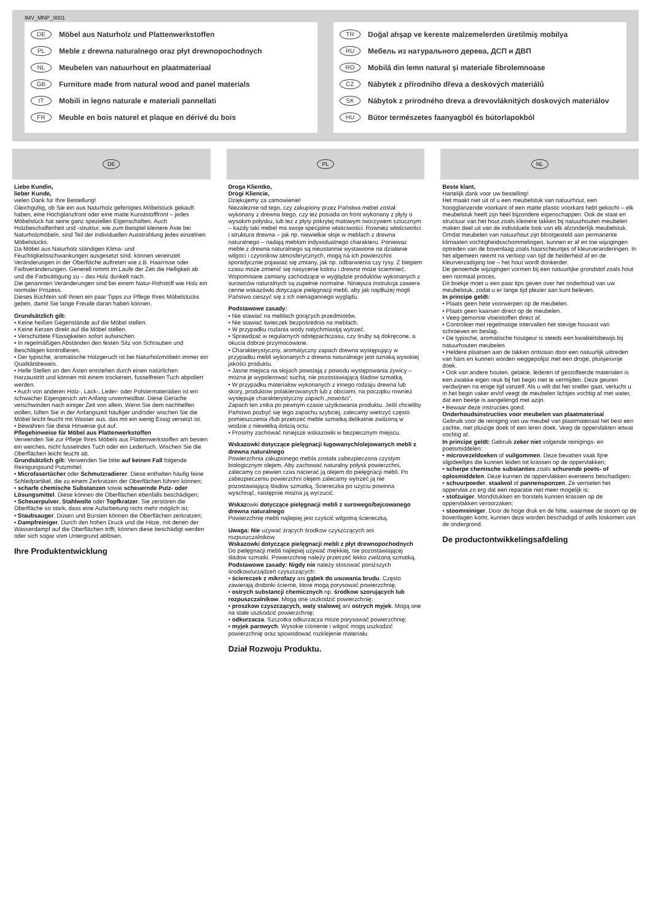IMV_MNP_0001
DE Möbel aus Naturholz und Plattenwerkstoffen
PL Meble z drewna naturalnego oraz płyt drewnopochodnych
NL Meubelen van natuurhout en plaatmateriaal
GB Furniture made from natural wood and panel materials
IT Mobili in legno naturale e materiali pannellati
FR Meuble en bois naturel et plaque en dérivé du bois
TR Doğal ahşap ve kereste malzemelerden üretilmiş mobilya
RU Мебель из натурального дерева, ДСП и ДВП
RO Mobilă din lemn natural şi materiale fibrolemnoase
CZ Nábytek z přírodního dřeva a deskových materiálů
SK Nábytok z prírodného dreva a drevovláknitých doskových materiálov
HU Bútor természetes faanyagból és bútorlapokból
DE
Liebe Kundin,
lieber Kunde,
vielen Dank für Ihre Bestellung!
Gleichgültig, ob Sie ein aus Naturholz gefertigtes Möbelstück gekauft haben, eine Hochglanzfront oder eine matte Kunststofffront – jedes Möbelstück hat seine ganz speziellen Eigenschaften. Auch Holzbeschaffenheit und -struktur, wie zum Beispiel kleinere Äste bei Naturholzmöbeln, sind Teil der individuellen Ausstrahlung jedes einzelnen Möbelstücks.
Da Möbel aus Naturholz ständigen Klima- und Feuchtigkeitsschwankungen ausgesetzt sind, können vereinzelt Veränderungen in der Oberfläche auftreten wie z.B. Haarrisse oder Farbveränderungen. Generell nimmt im Laufe der Zeit die Helligkeit ab und die Farbsättigung zu – das Holz dunkelt nach.
Die genannten Veränderungen sind bei einem Natur-Rohstoff wie Holz ein normaler Prozess.
Dieses Büchlein soll Ihnen ein paar Tipps zur Pflege Ihres Möbelstücks geben, damit Sie lange Freude daran haben können.
Grundsätzlich gilt:
• Keine heißen Gegenstände auf die Möbel stellen.
• Keine Kerzen direkt auf die Möbel stellen.
• Verschüttete Flüssigkeiten sofort aufwischen.
• In regelmäßigen Abständen den festen Sitz von Schrauben und Beschlägen kontrollieren.
• Der typische, aromatische Holzgeruch ist bei Naturholzmöbeln immer ein Qualitätsbeweis.
• Helle Stellen an den Ästen entstehen durch einen natürlichen Harzaustritt und können mit einem trockenen, fusselfreien Tuch abpoliert werden.
• Auch von anderen Holz-, Lack-, Leder- oder Polstermaterialien ist ein schwacher Eigengeruch am Anfang unvermeidbar. Diese Gerüche verschwinden nach einiger Zeit von allein. Wenn Sie dem nachhelfen wollen, lüften Sie in der Anfangszeit häufiger und/oder wischen Sie die Möbel leicht feucht mit Wasser aus, das mit ein wenig Essig versetzt ist.
• Bewahren Sie diese Hinweise gut auf.
Pflegehinweise für Möbel aus Plattenwerkstoffen
Verwenden Sie zur Pflege Ihres Möbels aus Plattenwerkstoffen am besten ein weiches, nicht fusselndes Tuch oder ein Ledertuch. Wischen Sie die Oberflächen leicht feucht ab.
Grundsätzlich gilt: Verwenden Sie bitte auf keinen Fall folgende Reinigungsund Putzmittel:
• Microfasertücher oder Schmutzradierer. Diese enthalten häufig feine Schleifpartikel, die zu einem Zerkratzen der Oberflächen führen können;
• scharfe chemische Substanzen sowie scheuernde Putz- oder Lösungsmittel. Diese können die Oberflächen ebenfalls beschädigen;
• Scheuerpulver, Stahlwolle oder Topfkratzer. Sie zerstören die Oberfläche so stark, dass eine Aufarbeitung nicht mehr möglich ist;
• Staubsauger. Düsen und Bürsten können die Oberflächen zerkratzen;
• Dampfreiniger. Durch den hohen Druck und die Hitze, mit denen der Wasserdampf auf die Oberflächen trifft, können diese beschädigt werden oder sich sogar vom Untergrund ablösen.
Ihre Produktentwicklung
PL
Droga Klientko,
Drogi Kliencie,
Dziękujemy za zamowienie!
Niezależnie od tego, czy zakupiony przez Państwa mebel został wykonany z drewna litego, czy też posiada on front wykonany z płyty o wysokim połysku, lub też z płyty pokrytej matowym tworzywem sztucznym – każdy taki mebel ma swoje specjalne właściwości. Rownież właściwości i struktura drewna – jak np. niewielkie słoje w meblach z drewna naturalnego – nadają meblom indywidualnego charakteru. Ponieważ meble z drewna naturalnego są nieustannie wystawione na działanie wilgoci i czynnikow atmosferycznych, mogą na ich powierzchni sporadycznie pojawiać się zmiany, jak np. odbarwienia czy rysy. Z biegiem czasu może zmienić się nasycenie koloru i drewno może ściemnieć.
Wspomniane zamiany zachodzące w wyglądzie produktów wykonanych z surowców naturalnych są zupełnie normalne. Niniejsza instrukcja zawiera cenne wskazówki dotyczące pielęgnacji mebli, aby jak najdłużej mogli Państwo cieszyć się z ich nienagannego wyglądu.
Podstawowe zasady:
• Nie stawiać na meblach gorących przedmiotów.
• Nie stawiać świeczek bezpośrednio na meblach.
• W przypadku rozlania wody natychmiastją wytrzeć.
• Sprawdzać w regularnych odstępachczasu, czy śruby są dokręcone, a okucia dobrze przymocowane.
• Charakterystyczny, aromatyczny zapach drewna występujący w przypadku mebli wykonanych z drewna naturalnego jest oznaką wysokiej jakości produktu.
• Jasne miejsca na słojach powstają z powodu występowania żywicy – można je wypolerować suchą, nie pozostawiającą śladow szmatką.
• W przypadku materiałow wykonanych z innego rodzaju drewna lub skory, produktow polakierowanych lub z obiciami, na początku rownież występuje charakterystyczny zapach „nowości”.
Zapach ten znika po pewnym czasie użytkowania produktu. Jeśli chcieliby Państwo pozbyć się tego zapachu szybciej, zalecamy wietrzyć często pomieszczenia i/lub przetrzeć meble szmatką delikatnie zwilżoną w wodzie z niewielką ilością octu.
• Prosimy zachować niniejsze wskazowki w bezpiecznym miejscu.
Wskazowki dotyczące pielęgnacji ługowanych/olejowanych mebli z drewna naturalnego
Powierzchnia zakupionego mebla została zabezpieczona czystym biologicznym olejem. Aby zachować naturalny połysk powierzchni, zalecamy co pewien czas nacierać ją olejem do pielęgnacji mebli. Po zabezpieczeniu powierzchni olejem zalecamy wytrzeć ją nie pozostawiającą śladow szmatką. Ściereczka po użyciu powinna wyschnąć, następnie można ją wyrzucić.
Wskazowki dotyczące pielęgnacji mebli z surowego/bejcowanego drewna naturalnego
Powierzchnię mebli najlepiej jest czyścić wilgotną ściereczką.
Uwaga: Nie używać żrących środkow czyszczących ani rozpuszczalnikow.
Wskazowki dotyczące pielęgnacji mebli z płyt drewnopochodnych
Do pielęgnacji mebli najlepiej używać miękkiej, nie pozostawiającej śladow szmatki. Powierzchnię należy przetrzeć lekko zwilżoną szmatką.
Podstawowe zasady: Nigdy nie należy stosować poniższych środkow/urządzeń czyszczących:
• ściereczek z mikrofazy ani gąbek do usuwania brudu. Często zawierają drobinki ścierne, ktore mogą porysować powierzchnię;
• ostrych substancji chemicznych np. środkow szorujących lub rozpuszczalnikow. Mogą one uszkodzić powierzchnię;
• proszkow czyszczących, waty stalowej ani ostrych myjek. Mogą one na stałe uszkodzić powierzchnię;
• odkurzacza. Szczotka odkurzacza może porysować powierzchnię;
• myjek parowych. Wysokie ciśnienie i wilgoć mogą uszkodzić powierzchnię oraz spowodować rozklejenie materiału.
Dział Rozwoju Produktu.
NL
Beste klant,
Hartelijk dank voor uw bestelling!
Het maakt niet uit of u een meubelstuk van natuurhout, een hoogglanzende voorkant of een matte plastic voorkant hebt gekocht – elk meubelstuk heeft zijn heel bijzondere eigenschappen. Ook de staat en structuur van het hout zoals kleinere takken bij natuurhouten meubelen maken deel uit van de individuele look van elk afzonderlijk meubelstuk.
Omdat meubelen van natuurhout zijn blootgesteld aan permanente klimaaten vochtigheidsschommelingen, kunnen er af en toe wijzigingen optreden van de bovenlaag zoals haarscheurtjes of kleurveranderingen. In het algemeen neemt na verloop van tijd de helderheid af en de kleurverzadiging toe – het hout wordt donkerder.
De genoemde wijzigingen vormen bij een natuurlijke grondstof zoals hout een normaal proces.
Dit boekje moet u een paar tips geven over het onderhoud van uw meubelstuk, zodat u er lange tijd plezier aan kunt beleven.
In principe geldt:
• Plaats geen hete voorwerpen op de meubelen.
• Plaats geen kaarsen direct op de meubelen.
• Veeg gemorste vloeistoffen direct af.
• Controleer met regelmatige intervallen het stevige houvast van schroeven en beslag.
• De typische, aromatische houtgeur is steeds een kwaliteitsbewijs bij natuurhouten meubelen.
• Heldere plaatsen aan de takken ontstaan door een natuurlijk uittreden van hars en kunnen worden weggepolijst met een droge, pluisjesvrije doek.
• Ook van andere houten, gelakte, lederen of gestoffeerde materialen is een zwakke eigen reuk bij het begin niet te vermijden. Deze geuren verdwijnen na enige tijd vanzelf. Als u wilt dat het sneller gaat, verlucht u in het begin vaker en/of veegt de meubelen lichtjes vochtig af met water, dat een beetje is aangelengd met azijn.
• Bewaar deze instructies goed.
Onderhoudsinstructies voor meubelen van plaatmateriaal
Gebruik voor de reiniging van uw meubel van plaatmateriaal het best een zachte, niet pluizige doek of een leren doek. Veeg de oppervlakten ietwat vochtig af.
In principe geldt: Gebruik zeker niet volgende reinigings- en poetsmiddelen:
• microvezeldoeken of vuilgommen. Deze bevatten vaak fijne slijpdeeltjes die kunnen leiden tot krassen op de oppervlakken;
• scherpe chemische substanties zoals schurende poets- of oplosmiddelen. Deze kunnen de oppervlakken eveneens beschadigen;
• schuurpoeder, staalwol of pannensponzen. Ze vernielen het oppervlak zo erg dat een reparatie niet meer mogelijk is;
• stofzuiger. Mondstukken en borstels kunnen krassen op de oppervlakken veroorzaken;
• stoomreiniger. Door de hoge druk en de hitte, waarmee de stoom op de bovenlagen komt, kunnen deze worden beschadigd of zelfs loskomen van de ondergrond.
De productontwikkelingsafdeling